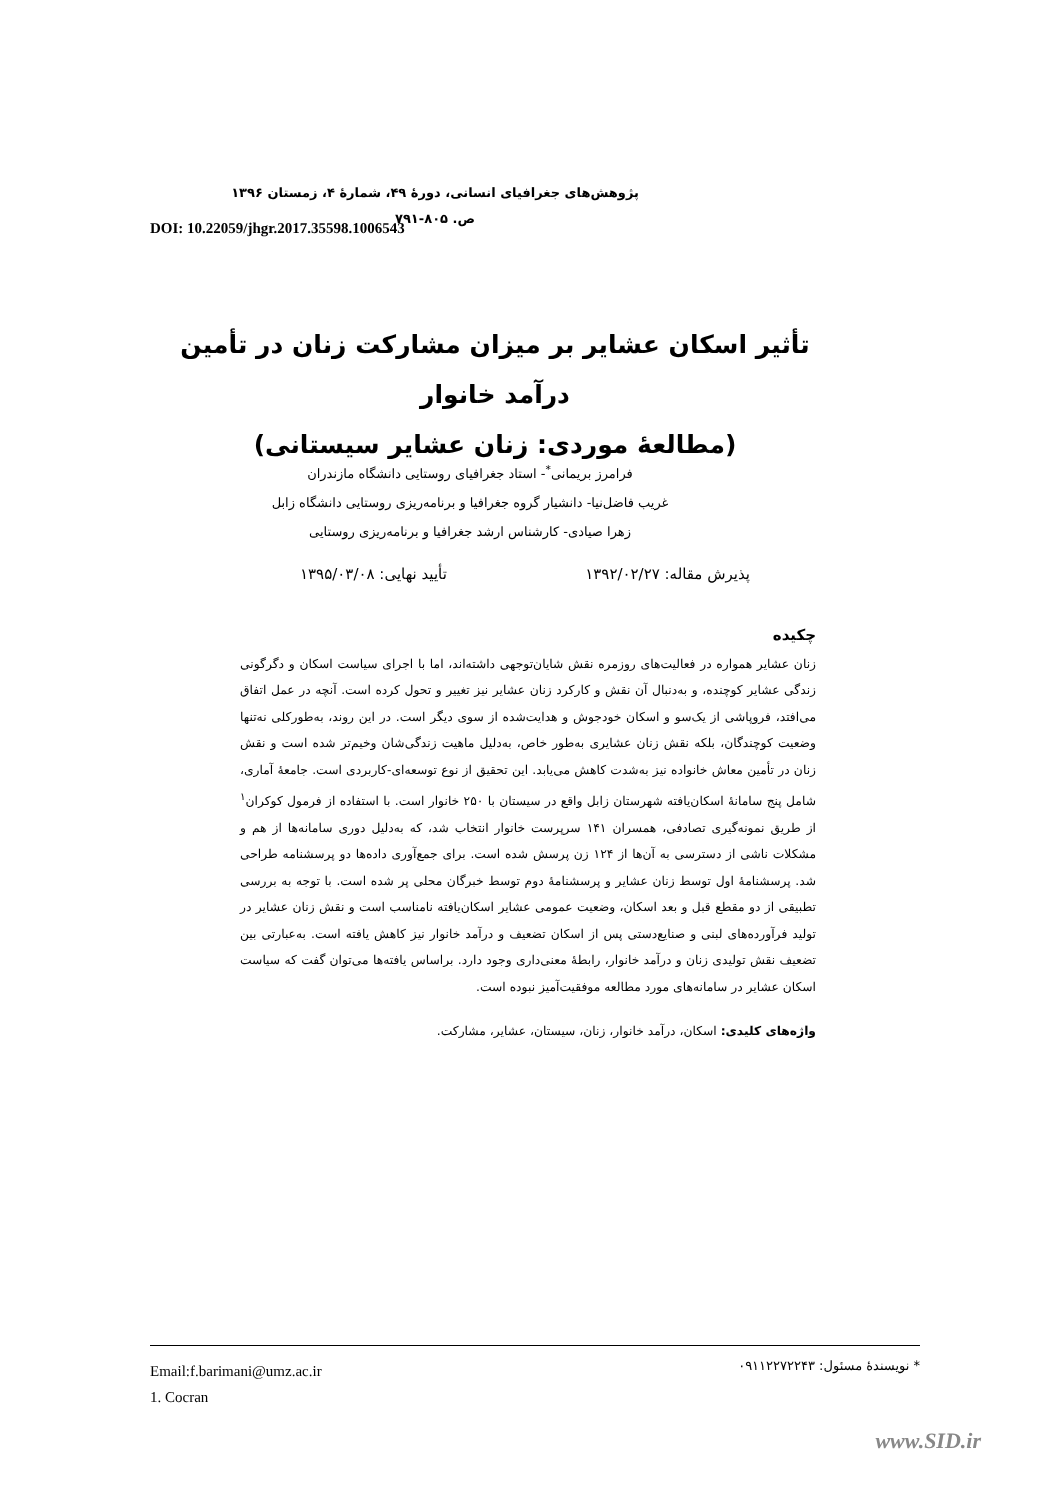پژوهش‌های جغرافیای انسانی، دورۀ ۴۹، شمارۀ ۴، زمستان ۱۳۹۶
ص. ۸۰۵-۷۹۱
DOI: 10.22059/jhgr.2017.35598.1006543
تأثیر اسکان عشایر بر میزان مشارکت زنان در تأمین درآمد خانوار
(مطالعۀ موردی: زنان عشایر سیستانی)
فرامرز بریمانی<sup>*</sup>- استاد جغرافیای روستایی دانشگاه مازندران
غریب فاضل‌نیا- دانشیار گروه جغرافیا و برنامه‌ریزی روستایی دانشگاه زابل
زهرا صیادی- کارشناس ارشد جغرافیا و برنامه‌ریزی روستایی
پذیرش مقاله: ۱۳۹۲/۰۲/۲۷ تأیید نهایی: ۱۳۹۵/۰۳/۰۸
چکیده
زنان عشایر همواره در فعالیت‌های روزمره نقش شایان‌توجهی داشته‌اند، اما با اجرای سیاست اسکان و دگرگونی زندگی عشایر کوچنده، و به‌دنبال آن نقش و کارکرد زنان عشایر نیز تغییر و تحول کرده است. آنچه در عمل اتفاق می‌افتد، فروپاشی از یک‌سو و اسکان خودجوش و هدایت‌شده از سوی دیگر است. در این روند، به‌طورکلی نه‌تنها وضعیت کوچندگان، بلکه نقش زنان عشایری به‌طور خاص، به‌دلیل ماهیت زندگی‌شان وخیم‌تر شده است و نقش زنان در تأمین معاش خانواده نیز به‌شدت کاهش می‌یابد. این تحقیق از نوع توسعه‌ای-کاربردی است. جامعۀ آماری، شامل پنج سامانۀ اسکان‌یافته شهرستان زابل واقع در سیستان با ۲۵۰ خانوار است. با استفاده از فرمول کوکران<sup>۱</sup> از طریق نمونه‌گیری تصادفی، همسران ۱۴۱ سرپرست خانوار انتخاب شد، که به‌دلیل دوری سامانه‌ها از هم و مشکلات ناشی از دسترسی به آن‌ها از ۱۲۴ زن پرسش شده است. برای جمع‌آوری داده‌ها دو پرسشنامه طراحی شد. پرسشنامۀ اول توسط زنان عشایر و پرسشنامۀ دوم توسط خبرگان محلی پر شده است. با توجه به بررسی تطبیقی از دو مقطع قبل و بعد اسکان، وضعیت عمومی عشایر اسکان‌یافته نامناسب است و نقش زنان عشایر در تولید فرآورده‌های لبنی و صنایع‌دستی پس از اسکان تضعیف و درآمد خانوار نیز کاهش یافته است. به‌عبارتی بین تضعیف نقش تولیدی زنان و درآمد خانوار، رابطۀ معنی‌داری وجود دارد. براساس یافته‌ها می‌توان گفت که سیاست اسکان عشایر در سامانه‌های مورد مطالعه موفقیت‌آمیز نبوده است.
واژه‌های کلیدی: اسکان، درآمد خانوار، زنان، سیستان، عشایر، مشارکت.
Email:f.barimani@umz.ac.ir
1. Cocran
* نویسندۀ مسئول: ۰۹۱۱۲۲۷۲۲۴۳
www.SID.ir